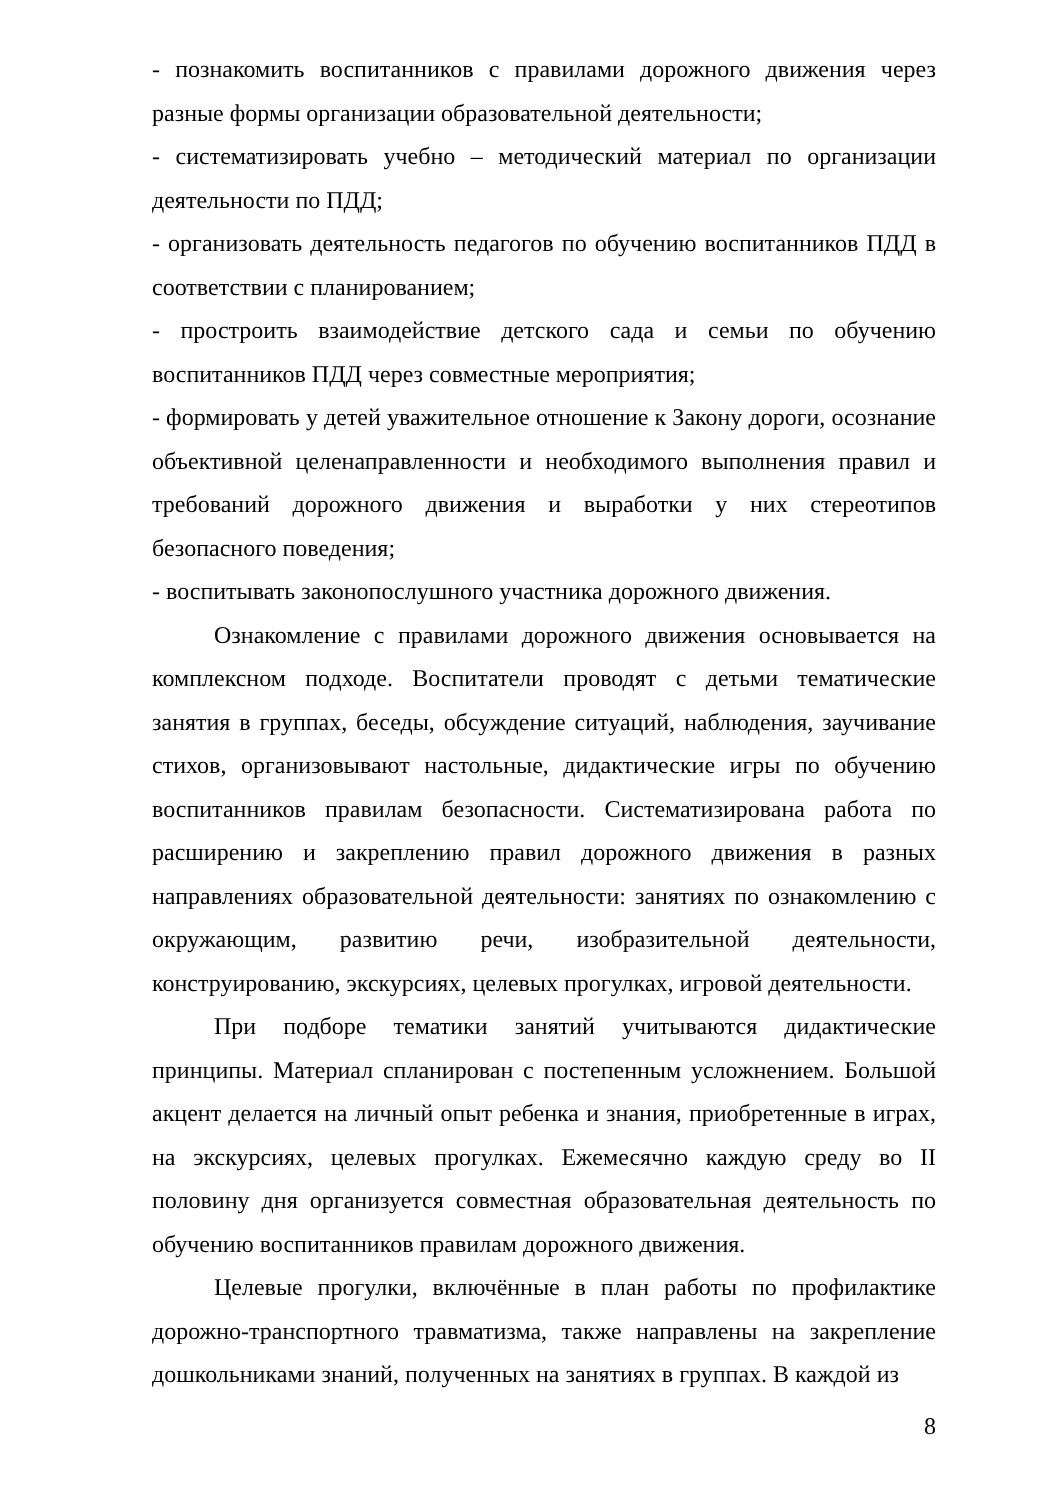- познакомить воспитанников с правилами дорожного движения через разные формы организации образовательной деятельности;
- систематизировать учебно – методический материал по организации деятельности по ПДД;
- организовать деятельность педагогов по обучению воспитанников ПДД в соответствии с планированием;
- простроить взаимодействие детского сада и семьи по обучению воспитанников ПДД через совместные мероприятия;
- формировать у детей уважительное отношение к Закону дороги, осознание объективной целенаправленности и необходимого выполнения правил и требований дорожного движения и выработки у них стереотипов безопасного поведения;
- воспитывать законопослушного участника дорожного движения.
Ознакомление с правилами дорожного движения основывается на комплексном подходе. Воспитатели проводят с детьми тематические занятия в группах, беседы, обсуждение ситуаций, наблюдения, заучивание стихов, организовывают настольные, дидактические игры по обучению воспитанников правилам безопасности. Систематизирована работа по расширению и закреплению правил дорожного движения в разных направлениях образовательной деятельности: занятиях по ознакомлению с окружающим, развитию речи, изобразительной деятельности, конструированию, экскурсиях, целевых прогулках, игровой деятельности.
При подборе тематики занятий учитываются дидактические принципы. Материал спланирован с постепенным усложнением. Большой акцент делается на личный опыт ребенка и знания, приобретенные в играх, на экскурсиях, целевых прогулках. Ежемесячно каждую среду во II половину дня организуется совместная образовательная деятельность по обучению воспитанников правилам дорожного движения.
Целевые прогулки, включённые в план работы по профилактике дорожно-транспортного травматизма, также направлены на закрепление дошкольниками знаний, полученных на занятиях в группах. В каждой из
8